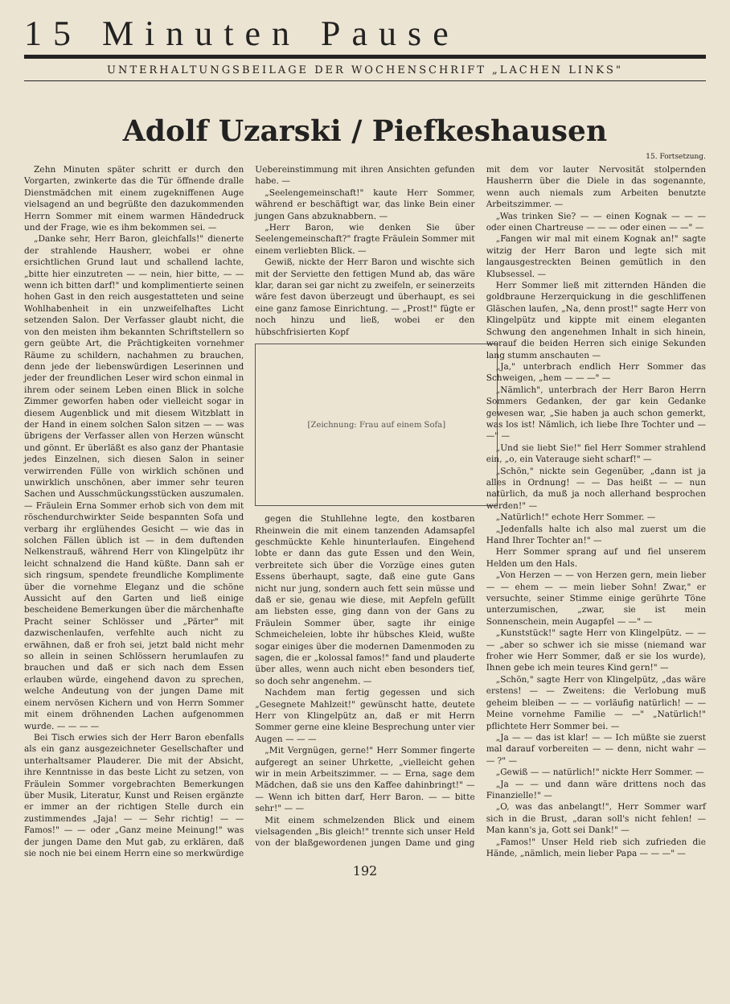15 Minuten Pause
UNTERHALTUNGSBEILAGE DER WOCHENSCHRIFT „LACHEN LINKS"
Adolf Uzarski / Piefkeshausen
15. Fortsetzung.
Zehn Minuten später schritt er durch den Vorgarten, zwinkerte das die Tür öffnende dralle Dienstmädchen mit einem zugekniffenen Auge vielsagend an und begrüßte den dazukommenden Herrn Sommer mit einem warmen Händedruck und der Frage, wie es ihm bekommen sei. —
„Danke sehr, Herr Baron, gleichfalls!" dienerte der strahlende Hausherr, wobei er ohne ersichtlichen Grund laut und schallend lachte, „bitte hier einzutreten — — nein, hier bitte, — — wenn ich bitten darf!" und komplimentierte seinen hohen Gast in den reich ausgestatteten und seine Wohlhabenheit in ein unzweifelhaftes Licht setzenden Salon. Der Verfasser glaubt nicht, die von den meisten ihm bekannten Schriftstellern so gern geübte Art, die Prächtigkeiten vornehmer Räume zu schildern, nachahmen zu brauchen, denn jede der liebenswürdigen Leserinnen und jeder der freundlichen Leser wird schon einmal in ihrem oder seinem Leben einen Blick in solche Zimmer geworfen haben oder vielleicht sogar in diesem Augenblick und mit diesem Witzblatt in der Hand in einem solchen Salon sitzen — — was übrigens der Verfasser allen von Herzen wünscht und gönnt. Er überläßt es also ganz der Phantasie jedes Einzelnen, sich diesen Salon in seiner verwirrenden Fülle von wirklich schönen und unwirklich unschönen, aber immer sehr teuren Sachen und Ausschmückungsstücken auszumalen. — Fräulein Erna Sommer erhob sich von dem mit röschendurchwirkter Seide bespannten Sofa und verbarg ihr erglühendes Gesicht — wie das in solchen Fällen üblich ist — in dem duftenden Nelkenstrauß, während Herr von Klingelpütz ihr leicht schnalzend die Hand küßte. Dann sah er sich ringsum, spendete freundliche Komplimente über die vornehme Eleganz und die schöne Aussicht auf den Garten und ließ einige bescheidene Bemerkungen über die märchenhafte Pracht seiner Schlösser und „Pärter" mit dazwischenlaufen, verfehlte auch nicht zu erwähnen, daß er froh sei, jetzt bald nicht mehr so allein in seinen Schlössern herumlaufen zu brauchen und daß er sich nach dem Essen erlauben würde, eingehend davon zu sprechen, welche Andeutung von der jungen Dame mit einem nervösen Kichern und von Herrn Sommer mit einem dröhnenden Lachen aufgenommen wurde. — — — —
Bei Tisch erwies sich der Herr Baron ebenfalls als ein ganz ausgezeichneter Gesellschafter und unterhaltsamer Plauderer. Die mit der Absicht, ihre Kenntnisse in das beste Licht zu setzen, von Fräulein Sommer vorgebrachten Bemerkungen über Musik, Literatur, Kunst und Reisen ergänzte er immer an der richtigen Stelle durch ein zustimmendes „Jaja! — — Sehr richtig! — — Famos!" — — oder „Ganz meine Meinung!" was der jungen Dame den Mut gab, zu erklären, daß sie noch nie bei einem Herrn eine so merkwürdige Uebereinstimmung mit ihren Ansichten gefunden habe. —
„Seelengemeinschaft!" kaute Herr Sommer, während er beschäftigt war, das linke Bein einer jungen Gans abzuknabbern. —
„Herr Baron, wie denken Sie über Seelengemeinschaft?" fragte Fräulein Sommer mit einem verliebten Blick. —
Gewiß, nickte der Herr Baron und wischte sich mit der Serviette den fettigen Mund ab, das wäre klar, daran sei gar nicht zu zweifeln, er seinerzeits wäre fest davon überzeugt und überhaupt, es sei eine ganz famose Einrichtung. — „Prost!" fügte er noch hinzu und ließ, wobei er den hübschfrisierten Kopf
[Zeichnung: Frau auf einem Sofa]
gegen die Stuhllehne legte, den kostbaren Rheinwein die mit einem tanzenden Adamsapfel geschmückte Kehle hinunterlaufen. Eingehend lobte er dann das gute Essen und den Wein, verbreitete sich über die Vorzüge eines guten Essens überhaupt, sagte, daß eine gute Gans nicht nur jung, sondern auch fett sein müsse und daß er sie, genau wie diese, mit Aepfeln gefüllt am liebsten esse, ging dann von der Gans zu Fräulein Sommer über, sagte ihr einige Schmeicheleien, lobte ihr hübsches Kleid, wußte sogar einiges über die modernen Damenmoden zu sagen, die er „kolossal famos!" fand und plauderte über alles, wenn auch nicht eben besonders tief, so doch sehr angenehm. —
Nachdem man fertig gegessen und sich „Gesegnete Mahlzeit!" gewünscht hatte, deutete Herr von Klingelpütz an, daß er mit Herrn Sommer gerne eine kleine Besprechung unter vier Augen — — —
„Mit Vergnügen, gerne!" Herr Sommer fingerte aufgeregt an seiner Uhrkette, „vielleicht gehen wir in mein Arbeitszimmer. — — Erna, sage dem Mädchen, daß sie uns den Kaffee dahinbringt!" — — Wenn ich bitten darf, Herr Baron. — — bitte sehr!" — —
Mit einem schmelzenden Blick und einem vielsagenden „Bis gleich!" trennte sich unser Held von der blaßgewordenen jungen Dame und ging mit dem vor lauter Nervosität stolpernden Hausherrn über die Diele in das sogenannte, wenn auch niemals zum Arbeiten benutzte Arbeitszimmer. —
„Was trinken Sie? — — einen Kognak — — — oder einen Chartreuse — — — oder einen — —" —
„Fangen wir mal mit einem Kognak an!" sagte witzig der Herr Baron und legte sich mit langausgestreckten Beinen gemütlich in den Klubsessel. —
Herr Sommer ließ mit zitternden Händen die goldbraune Herzerquickung in die geschliffenen Gläschen laufen, „Na, denn prost!" sagte Herr von Klingelpütz und kippte mit einem eleganten Schwung den angenehmen Inhalt in sich hinein, worauf die beiden Herren sich einige Sekunden lang stumm anschauten —
„Ja," unterbrach endlich Herr Sommer das Schweigen, „hem — — —" —
„Nämlich", unterbrach der Herr Baron Herrn Sommers Gedanken, der gar kein Gedanke gewesen war, „Sie haben ja auch schon gemerkt, was los ist! Nämlich, ich liebe Ihre Tochter und — —" —
„Und sie liebt Sie!" fiel Herr Sommer strahlend ein, „o, ein Vaterauge sieht scharf!" —
„Schön," nickte sein Gegenüber, „dann ist ja alles in Ordnung! — — Das heißt — — nun natürlich, da muß ja noch allerhand besprochen werden!" —
„Natürlich!" echote Herr Sommer. —
„Jedenfalls halte ich also mal zuerst um die Hand Ihrer Tochter an!" —
Herr Sommer sprang auf und fiel unserem Helden um den Hals.
„Von Herzen — — von Herzen gern, mein lieber — — ehem — — mein lieber Sohn! Zwar," er versuchte, seiner Stimme einige gerührte Töne unterzumischen, „zwar, sie ist mein Sonnenschein, mein Augapfel — —" —
„Kunststück!" sagte Herr von Klingelpütz. — — — „aber so schwer ich sie misse (niemand war froher wie Herr Sommer, daß er sie los wurde), Ihnen gebe ich mein teures Kind gern!" —
„Schön," sagte Herr von Klingelpütz, „das wäre erstens! — — Zweitens: die Verlobung muß geheim bleiben — — — vorläufig natürlich! — — Meine vornehme Familie — —" „Natürlich!" pflichtete Herr Sommer bei. —
„Ja — — das ist klar! — — Ich müßte sie zuerst mal darauf vorbereiten — — denn, nicht wahr — — ?" —
„Gewiß — — natürlich!" nickte Herr Sommer. —
„Ja — — und dann wäre drittens noch das Finanzielle!" —
„O, was das anbelangt!", Herr Sommer warf sich in die Brust, „daran soll's nicht fehlen! — Man kann's ja, Gott sei Dank!" —
„Famos!" Unser Held rieb sich zufrieden die Hände, „nämlich, mein lieber Papa — — —" —
192